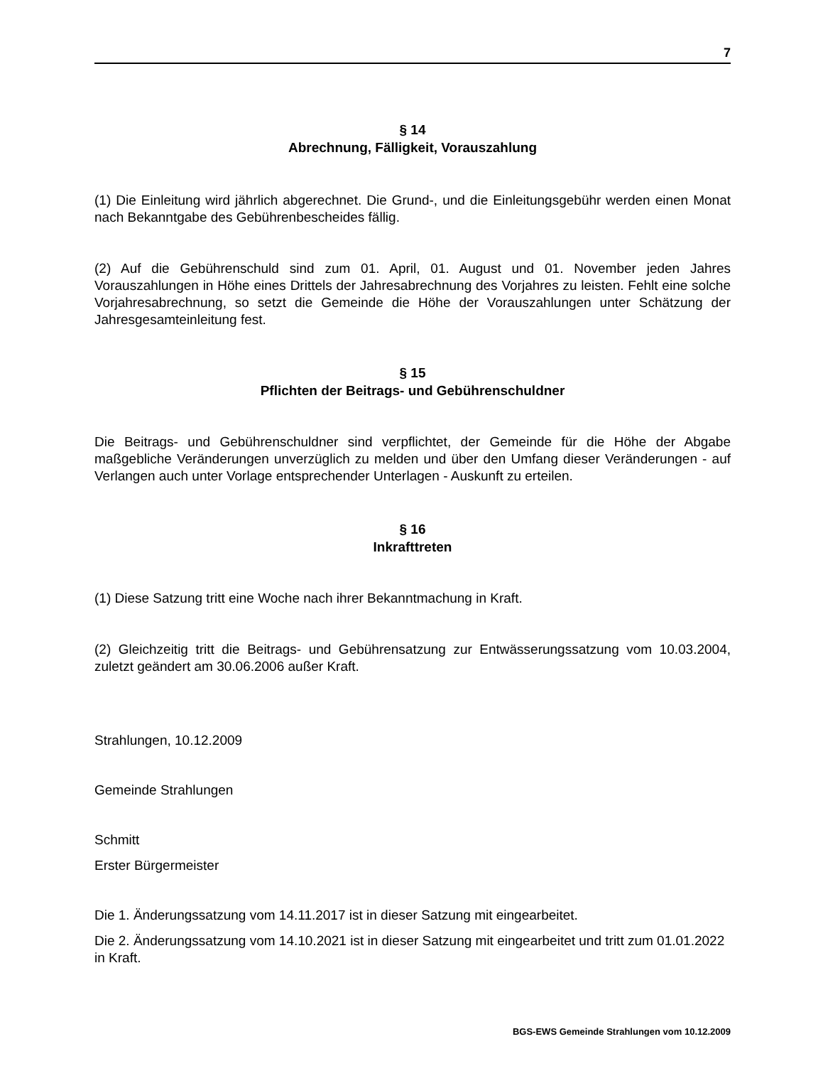7
§ 14
Abrechnung, Fälligkeit, Vorauszahlung
(1) Die Einleitung wird jährlich abgerechnet. Die Grund-, und die Einleitungsgebühr werden einen Monat nach Bekanntgabe des Gebührenbescheides fällig.
(2) Auf die Gebührenschuld sind zum 01. April, 01. August und 01. November jeden Jahres Vorauszahlungen in Höhe eines Drittels der Jahresabrechnung des Vorjahres zu leisten. Fehlt eine solche Vorjahresabrechnung, so setzt die Gemeinde die Höhe der Vorauszahlungen unter Schätzung der Jahresgesamteinleitung fest.
§ 15
Pflichten der Beitrags- und Gebührenschuldner
Die Beitrags- und Gebührenschuldner sind verpflichtet, der Gemeinde für die Höhe der Abgabe maßgebliche Veränderungen unverzüglich zu melden und über den Umfang dieser Veränderungen - auf Verlangen auch unter Vorlage entsprechender Unterlagen - Auskunft zu erteilen.
§ 16
Inkrafttreten
(1) Diese Satzung tritt eine Woche nach ihrer Bekanntmachung in Kraft.
(2) Gleichzeitig tritt die Beitrags- und Gebührensatzung zur Entwässerungssatzung vom 10.03.2004, zuletzt geändert am 30.06.2006 außer Kraft.
Strahlungen, 10.12.2009
Gemeinde Strahlungen
Schmitt
Erster Bürgermeister
Die 1. Änderungssatzung vom 14.11.2017 ist in dieser Satzung mit eingearbeitet.
Die 2. Änderungssatzung vom 14.10.2021 ist in dieser Satzung mit eingearbeitet und tritt zum 01.01.2022 in Kraft.
BGS-EWS Gemeinde Strahlungen vom 10.12.2009